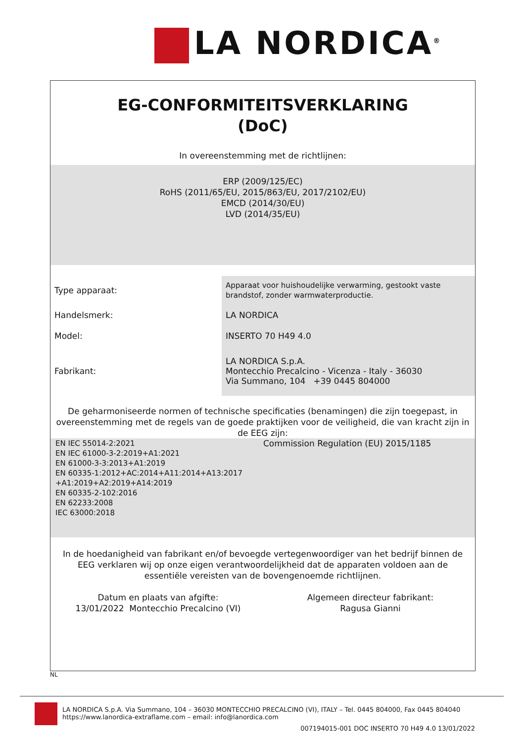LA NORDICA<sup>®</sup>
EG-CONFORMITEITSVERKLARING
(DoC)
In overeenstemming met de richtlijnen:
ERP (2009/125/EC)
RoHS (2011/65/EU, 2015/863/EU, 2017/2102/EU)
EMCD (2014/30/EU)
LVD (2014/35/EU)
| Type apparaat: | Apparaat voor huishoudelijke verwarming, gestookt vaste brandstof, zonder warmwaterproductie. |
| Handelsmerk: | LA NORDICA |
| Model: | INSERTO 70 H49 4.0 |
| Fabrikant: | LA NORDICA S.p.A. Montecchio Precalcino - Vicenza - Italy - 36030 Via Summano, 104 +39 0445 804000 |
De geharmoniseerde normen of technische specificaties (benamingen) die zijn toegepast, in overeenstemming met de regels van de goede praktijken voor de veiligheid, die van kracht zijn in de EEG zijn:
EN IEC 55014-2:2021
EN IEC 61000-3-2:2019+A1:2021
EN 61000-3-3:2013+A1:2019
EN 60335-1:2012+AC:2014+A11:2014+A13:2017
+A1:2019+A2:2019+A14:2019
EN 60335-2-102:2016
EN 62233:2008
IEC 63000:2018
Commission Regulation (EU) 2015/1185
In de hoedanigheid van fabrikant en/of bevoegde vertegenwoordiger van het bedrijf binnen de EEG verklaren wij op onze eigen verantwoordelijkheid dat de apparaten voldoen aan de essentiële vereisten van de bovengenoemde richtlijnen.
Datum en plaats van afgifte:
13/01/2022 Montecchio Precalcino (VI)
Algemeen directeur fabrikant:
Ragusa Gianni
NL
LA NORDICA S.p.A. Via Summano, 104 – 36030 MONTECCHIO PRECALCINO (VI), ITALY – Tel. 0445 804000, Fax 0445 804040
https://www.lanordica-extraflame.com – email: info@lanordica.com
007194015-001 DOC INSERTO 70 H49 4.0 13/01/2022